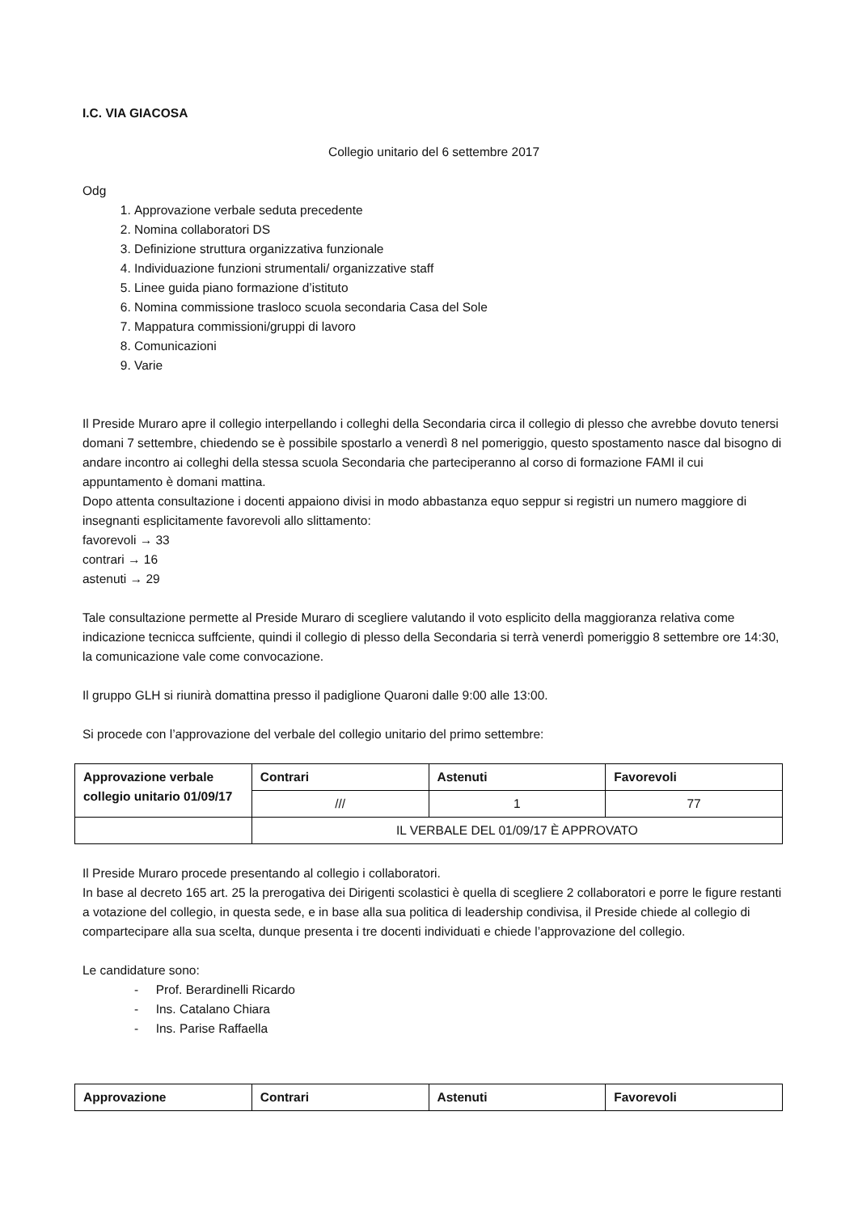I.C. VIA GIACOSA
Collegio unitario del 6 settembre 2017
Odg
1. Approvazione verbale seduta precedente
2. Nomina collaboratori DS
3. Definizione struttura organizzativa funzionale
4. Individuazione funzioni strumentali/ organizzative staff
5. Linee guida piano formazione d’istituto
6. Nomina commissione trasloco scuola secondaria Casa del Sole
7. Mappatura commissioni/gruppi di lavoro
8. Comunicazioni
9. Varie
Il Preside Muraro apre il collegio interpellando i colleghi della Secondaria circa il collegio di plesso che avrebbe dovuto tenersi domani 7 settembre, chiedendo se è possibile spostarlo a venerdì 8 nel pomeriggio, questo spostamento nasce dal bisogno di andare incontro ai colleghi della stessa scuola Secondaria che parteciperanno al corso di formazione FAMI il cui appuntamento è domani mattina.
Dopo attenta consultazione i docenti appaiono divisi in modo abbastanza equo seppur si registri un numero maggiore di insegnanti esplicitamente favorevoli allo slittamento:
favorevoli → 33
contrari → 16
astenuti → 29
Tale consultazione permette al Preside Muraro di scegliere valutando il voto esplicito della maggioranza relativa come indicazione tecnicca suffciente, quindi il collegio di plesso della Secondaria si terrà venerdì pomeriggio 8 settembre ore 14:30, la comunicazione vale come convocazione.
Il gruppo GLH si riunirà domattina presso il padiglione Quaroni dalle 9:00 alle 13:00.
Si procede con l’approvazione del verbale del collegio unitario del primo settembre:
| Approvazione verbale collegio unitario 01/09/17 | Contrari | Astenuti | Favorevoli |
| --- | --- | --- | --- |
| | /// | 1 | 77 |
| | IL VERBALE DEL 01/09/17 È APPROVATO | | |
Il Preside Muraro procede presentando al collegio i collaboratori.
In base al decreto 165 art. 25 la prerogativa dei Dirigenti scolastici è quella di scegliere 2 collaboratori e porre le figure restanti a votazione del collegio, in questa sede, e in base alla sua politica di leadership condivisa, il Preside chiede al collegio di compartecipare alla sua scelta, dunque presenta i tre docenti individuati e chiede l’approvazione del collegio.
Le candidature sono:
- Prof. Berardinelli Ricardo
- Ins. Catalano Chiara
- Ins. Parise Raffaella
| Approvazione | Contrari | Astenuti | Favorevoli |
| --- | --- | --- | --- |